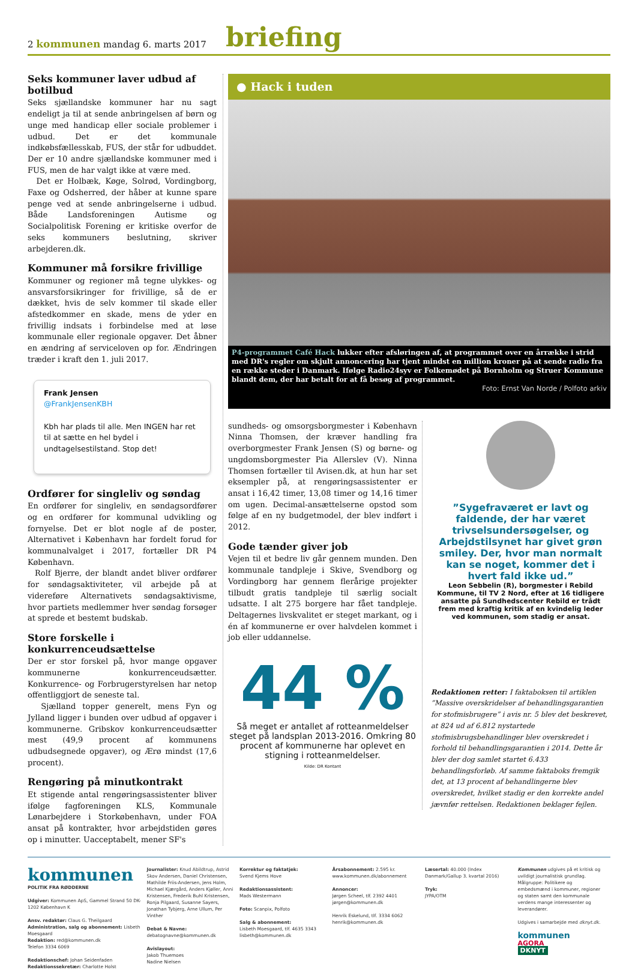2 kommunen mandag 6. marts 2017
briefing
Seks kommuner laver udbud af botilbud
Seks sjællandske kommuner har nu sagt endeligt ja til at sende anbringelsen af børn og unge med handicap eller sociale problemer i udbud. Det er det kommunale indkøbsfællesskab, FUS, der står for udbuddet. Der er 10 andre sjællandske kommuner med i FUS, men de har valgt ikke at være med.
Det er Holbæk, Køge, Solrød, Vordingborg, Faxe og Odsherred, der håber at kunne spare penge ved at sende anbringelserne i udbud. Både Landsforeningen Autisme og Socialpolitisk Forening er kritiske overfor de seks kommuners beslutning, skriver arbejderen.dk.
Kommuner må forsikre frivillige
Kommuner og regioner må tegne ulykkes- og ansvarsforsikringer for frivillige, så de er dækket, hvis de selv kommer til skade eller afstedkommer en skade, mens de yder en frivillig indsats i forbindelse med at løse kommunale eller regionale opgaver. Det åbner en ændring af serviceloven op for. Ændringen træder i kraft den 1. juli 2017.
Frank Jensen
@FrankJensenKBH
Kbh har plads til alle. Men INGEN har ret til at sætte en hel bydel i undtagelsestilstand. Stop det!
Ordfører for singleliv og søndag
En ordfører for singleliv, en søndagsordfører og en ordfører for kommunal udvikling og fornyelse. Det er blot nogle af de poster, Alternativet i København har fordelt forud for kommunalvalget i 2017, fortæller DR P4 København.
Rolf Bjerre, der blandt andet bliver ordfører for søndagsaktiviteter, vil arbejde på at videreføre Alternativets søndagsaktivisme, hvor partiets medlemmer hver søndag forsøger at sprede et bestemt budskab.
Store forskelle i konkurrenceudsættelse
Der er stor forskel på, hvor mange opgaver kommunerne konkurrenceudsætter. Konkurrence- og Forbrugerstyrelsen har netop offentliggjort de seneste tal.
Sjælland topper generelt, mens Fyn og Jylland ligger i bunden over udbud af opgaver i kommunerne. Gribskov konkurrenceudsætter mest (49,9 procent af kommunens udbudsegnede opgaver), og Ærø mindst (17,6 procent).
Rengøring på minutkontrakt
Et stigende antal rengøringsassistenter bliver ifølge fagforeningen KLS, Kommunale Lønarbejdere i Storkøbenhavn, under FOA ansat på kontrakter, hvor arbejdstiden gøres op i minutter. Uacceptabelt, mener SF's
● Hack i tuden
P4-programmet Café Hack lukker efter afsløringen af, at programmet over en årrække i strid med DR's regler om skjult annoncering har tjent mindst en million kroner på at sende radio fra en række steder i Danmark. Ifølge Radio24syv er Folkemødet på Bornholm og Struer Kommune blandt dem, der har betalt for at få besøg af programmet.
Foto: Ernst Van Norde / Polfoto arkiv
sundheds- og omsorgsborgmester i København Ninna Thomsen, der kræver handling fra overborgmester Frank Jensen (S) og børne- og ungdomsborgmester Pia Allerslev (V). Ninna Thomsen fortæller til Avisen.dk, at hun har set eksempler på, at rengøringsassistenter er ansat i 16,42 timer, 13,08 timer og 14,16 timer om ugen. Decimal-ansættelserne opstod som følge af en ny budgetmodel, der blev indført i 2012.
Gode tænder giver job
Vejen til et bedre liv går gennem munden. Den kommunale tandpleje i Skive, Svendborg og Vordingborg har gennem flerårige projekter tilbudt gratis tandpleje til særlig socialt udsatte. I alt 275 borgere har fået tandpleje. Deltagernes livskvalitet er steget markant, og i én af kommunerne er over halvdelen kommet i job eller uddannelse.
44 %
Så meget er antallet af rotteanmeldelser steget på landsplan 2013-2016. Omkring 80 procent af kommunerne har oplevet en stigning i rotteanmeldelser.
Kilde: DR Kontant
”Sygefraværet er lavt og faldende, der har været trivselsundersøgelser, og Arbejdstilsynet har givet grøn smiley. Der, hvor man normalt kan se noget, kommer det i hvert fald ikke ud.”
Leon Sebbelin (R), borgmester i Rebild Kommune, til TV 2 Nord, efter at 16 tidligere ansatte på Sundhedscenter Rebild er trådt frem med kraftig kritik af en kvindelig leder ved kommunen, som stadig er ansat.
Redaktionen retter: I faktaboksen til artiklen ”Massive overskridelser af behandlingsgarantien for stofmisbrugere” i avis nr. 5 blev det beskrevet, at 824 ud af 6.812 nystartede stofmisbrugsbehandlinger blev overskredet i forhold til behandlingsgarantien i 2014. Dette år blev der dog samlet startet 6.433 behandlingsforløb. Af samme faktaboks fremgik det, at 13 procent af behandlingerne blev overskredet, hvilket stadig er den korrekte andel jævnfør rettelsen. Redaktionen beklager fejlen.
kommunen
POLITIK FRA RØDDERNE
Udgiver: Kommunen ApS, Gammel Strand 50 DK-1202 København K
Ansv. redaktør: Claus G. Theilgaard
Administration, salg og abonnement: Lisbeth Moesgaard
Redaktion: red@kommunen.dk
Telefon 3334 6069
Redaktionschef: Johan Seidenfaden
Redaktionssekretær: Charlotte Holst
Journalister: Knud Abildtrup, Astrid Skov Andersen, Daniel Christensen, Mathilde Friis-Andersen, Jens Holm, Michael Kjærgård, Anders Kjøller, Anni Kristensen, Frederik Buhl Kristensen, Ronja Pilgaard, Susanne Sayers, Jonathan Tybjerg, Arne Ullum, Per Vinther
Debat & Navne:
debatognavne@kommunen.dk
Avislayout:
Jakob Thuemoes
Nadine Nielsen
Korrektur og faktatjek:
Svend Kjems Hove
Redaktionsassistent:
Mads Westermann
Foto: Scanpix, Polfoto
Salg & abonnement:
Lisbeth Moesgaard, tlf. 4635 3343
lisbeth@kommunen.dk
Årsabonnement: 2.595 kr.
www.kommunen.dk/abonnement
Annoncer:
Jørgen Scheel, tlf. 2392 4401
jørgen@kommunen.dk
Henrik Eskelund, tlf. 3334 6062
henrik@kommunen.dk
Læsertal: 40.000 (Index Danmark/Gallup 3. kvartal 2016)
Tryk:
JYPA/OTM
Kommunen udgives på et kritisk og uvildigt journalistisk grundlag. Målgruppe: Politikere og embedsmænd i kommuner, regioner og staten samt den kommunale verdens mange interessenter og leverandører.
Udgives i samarbejde med dknyt.dk.
kommunen
AGORA
DKNYT